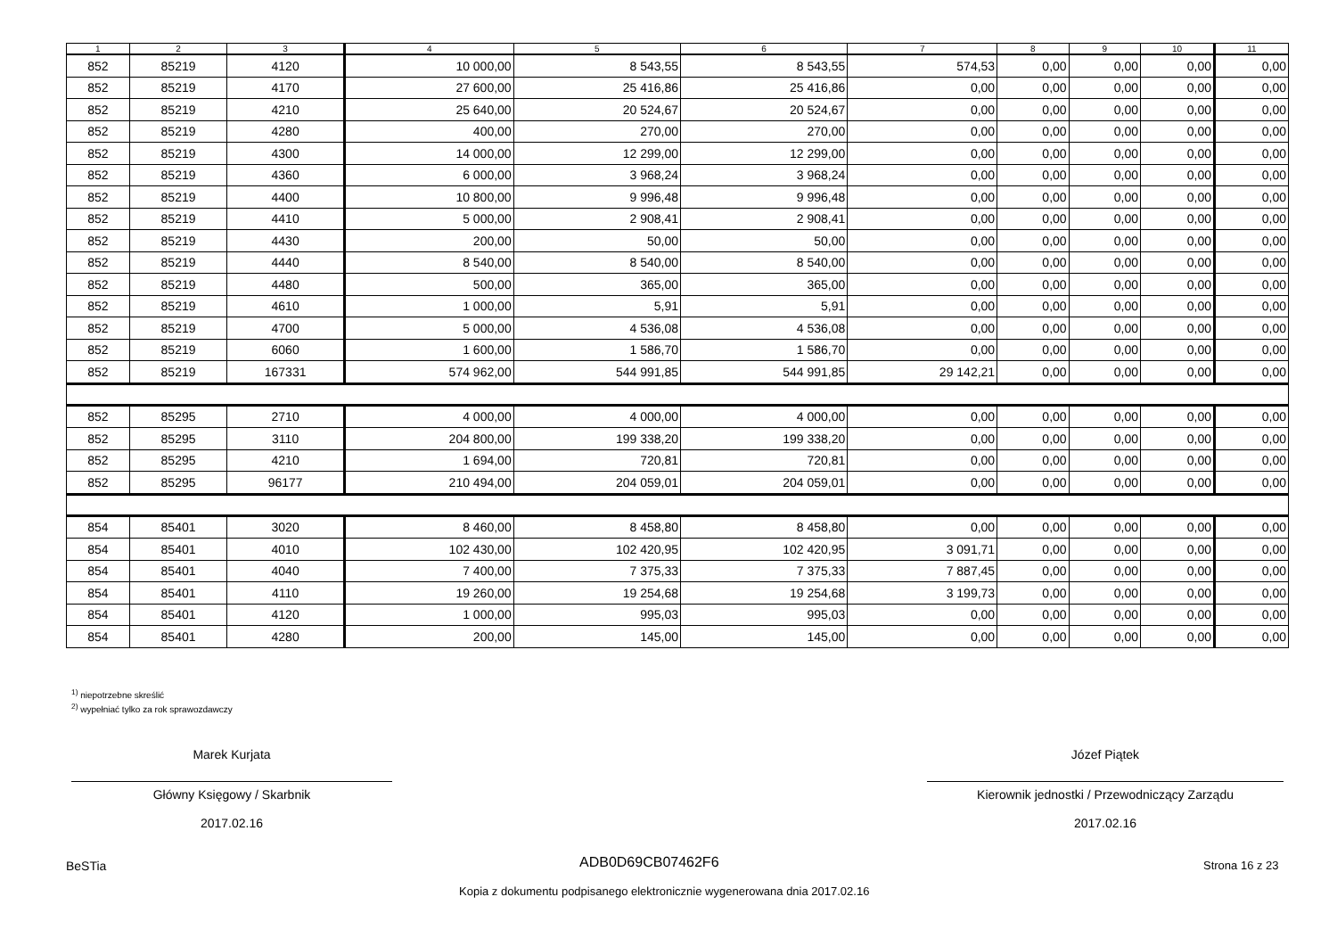| 1 | 2 | 3 | 4 | 5 | 6 | 7 | 8 | 9 | 10 | 11 |
| --- | --- | --- | --- | --- | --- | --- | --- | --- | --- | --- |
| 852 | 85219 | 4120 | 10 000,00 | 8 543,55 | 8 543,55 | 574,53 | 0,00 | 0,00 | 0,00 | 0,00 |
| 852 | 85219 | 4170 | 27 600,00 | 25 416,86 | 25 416,86 | 0,00 | 0,00 | 0,00 | 0,00 | 0,00 |
| 852 | 85219 | 4210 | 25 640,00 | 20 524,67 | 20 524,67 | 0,00 | 0,00 | 0,00 | 0,00 | 0,00 |
| 852 | 85219 | 4280 | 400,00 | 270,00 | 270,00 | 0,00 | 0,00 | 0,00 | 0,00 | 0,00 |
| 852 | 85219 | 4300 | 14 000,00 | 12 299,00 | 12 299,00 | 0,00 | 0,00 | 0,00 | 0,00 | 0,00 |
| 852 | 85219 | 4360 | 6 000,00 | 3 968,24 | 3 968,24 | 0,00 | 0,00 | 0,00 | 0,00 | 0,00 |
| 852 | 85219 | 4400 | 10 800,00 | 9 996,48 | 9 996,48 | 0,00 | 0,00 | 0,00 | 0,00 | 0,00 |
| 852 | 85219 | 4410 | 5 000,00 | 2 908,41 | 2 908,41 | 0,00 | 0,00 | 0,00 | 0,00 | 0,00 |
| 852 | 85219 | 4430 | 200,00 | 50,00 | 50,00 | 0,00 | 0,00 | 0,00 | 0,00 | 0,00 |
| 852 | 85219 | 4440 | 8 540,00 | 8 540,00 | 8 540,00 | 0,00 | 0,00 | 0,00 | 0,00 | 0,00 |
| 852 | 85219 | 4480 | 500,00 | 365,00 | 365,00 | 0,00 | 0,00 | 0,00 | 0,00 | 0,00 |
| 852 | 85219 | 4610 | 1 000,00 | 5,91 | 5,91 | 0,00 | 0,00 | 0,00 | 0,00 | 0,00 |
| 852 | 85219 | 4700 | 5 000,00 | 4 536,08 | 4 536,08 | 0,00 | 0,00 | 0,00 | 0,00 | 0,00 |
| 852 | 85219 | 6060 | 1 600,00 | 1 586,70 | 1 586,70 | 0,00 | 0,00 | 0,00 | 0,00 | 0,00 |
| 852 | 85219 | 167331 | 574 962,00 | 544 991,85 | 544 991,85 | 29 142,21 | 0,00 | 0,00 | 0,00 | 0,00 |
| 852 | 85295 | 2710 | 4 000,00 | 4 000,00 | 4 000,00 | 0,00 | 0,00 | 0,00 | 0,00 | 0,00 |
| 852 | 85295 | 3110 | 204 800,00 | 199 338,20 | 199 338,20 | 0,00 | 0,00 | 0,00 | 0,00 | 0,00 |
| 852 | 85295 | 4210 | 1 694,00 | 720,81 | 720,81 | 0,00 | 0,00 | 0,00 | 0,00 | 0,00 |
| 852 | 85295 | 96177 | 210 494,00 | 204 059,01 | 204 059,01 | 0,00 | 0,00 | 0,00 | 0,00 | 0,00 |
| 854 | 85401 | 3020 | 8 460,00 | 8 458,80 | 8 458,80 | 0,00 | 0,00 | 0,00 | 0,00 | 0,00 |
| 854 | 85401 | 4010 | 102 430,00 | 102 420,95 | 102 420,95 | 3 091,71 | 0,00 | 0,00 | 0,00 | 0,00 |
| 854 | 85401 | 4040 | 7 400,00 | 7 375,33 | 7 375,33 | 7 887,45 | 0,00 | 0,00 | 0,00 | 0,00 |
| 854 | 85401 | 4110 | 19 260,00 | 19 254,68 | 19 254,68 | 3 199,73 | 0,00 | 0,00 | 0,00 | 0,00 |
| 854 | 85401 | 4120 | 1 000,00 | 995,03 | 995,03 | 0,00 | 0,00 | 0,00 | 0,00 | 0,00 |
| 854 | 85401 | 4280 | 200,00 | 145,00 | 145,00 | 0,00 | 0,00 | 0,00 | 0,00 | 0,00 |
<sup>1)</sup> niepotrzebne skreślić
<sup>2)</sup> wypełniać tylko za rok sprawozdawczy
Marek Kurjata
Główny Księgowy / Skarbnik
2017.02.16
Józef Piątek
Kierownik jednostki / Przewodniczący Zarządu
2017.02.16
BeSTia ADB0D69CB07462F6 Strona 16 z 23
Kopia z dokumentu podpisanego elektronicznie wygenerowana dnia 2017.02.16